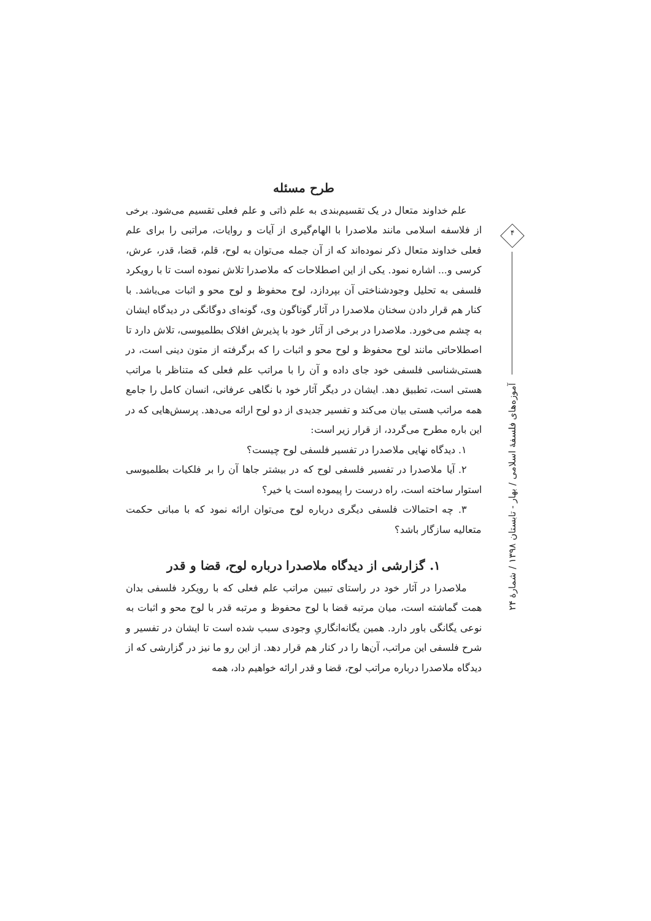طرح مسئله
علم خداوند متعال در یک تقسیم‌بندی به علم ذاتی و علم فعلی تقسیم می‌شود. برخی از فلاسفه اسلامی مانند ملاصدرا با الهام‌گیری از آیات و روایات، مراتبی را برای علم فعلی خداوند متعال ذکر نموده‌اند که از آن جمله می‌توان به لوح، قلم، قضا، قدر، عرش، کرسی و... اشاره نمود. یکی از این اصطلاحات که ملاصدرا تلاش نموده است تا با رویکرد فلسفی به تحلیل وجودشناختی آن بپردازد، لوح محفوظ و لوح محو و اثبات می‌باشد. با کنار هم قرار دادن سخنان ملاصدرا در آثار گوناگون وی، گونه‌ای دوگانگی در دیدگاه ایشان به چشم می‌خورد. ملاصدرا در برخی از آثار خود با پذیرش افلاک بطلمیوسی، تلاش دارد تا اصطلاحاتی مانند لوح محفوظ و لوح محو و اثبات را که برگرفته از متون دینی است، در هستی‌شناسی فلسفی خود جای داده و آن را با مراتب علم فعلی که متناظر با مراتب هستی است، تطبیق دهد. ایشان در دیگر آثار خود با نگاهی عرفانی، انسان کامل را جامع همه مراتب هستی بیان می‌کند و تفسیر جدیدی از دو لوح ارائه می‌دهد. پرسش‌هایی که در این باره مطرح می‌گردد، از قرار زیر است:
۱. دیدگاه نهایی ملاصدرا در تفسیر فلسفی لوح چیست؟
۲. آیا ملاصدرا در تفسیر فلسفی لوح که در بیشتر جاها آن را بر فلکیات بطلمیوسی استوار ساخته است، راه درست را پیموده است یا خیر؟
۳. چه احتمالات فلسفی دیگری درباره لوح می‌توان ارائه نمود که با مبانی حکمت متعالیه سازگار باشد؟
۱. گزارشی از دیدگاه ملاصدرا درباره لوح، قضا و قدر
ملاصدرا در آثار خود در راستای تبیین مراتب علم فعلی که با رویکرد فلسفی بدان همت گماشته است، میان مرتبه قضا با لوح محفوظ و مرتبه قدر با لوح محو و اثبات به نوعی یگانگی باور دارد. همین یگانه‌انگاریِ وجودی سبب شده است تا ایشان در تفسیر و شرح فلسفی این مراتب، آن‌ها را در کنار هم قرار دهد. از این رو ما نیز در گزارشی که از دیدگاه ملاصدرا درباره مراتب لوح، قضا و قدر ارائه خواهیم داد، همه
۴
آموزه‌های فلسفهٔ اسلامی / بهار - تابستان ۱۳۹۸ / شمارهٔ ۲۴